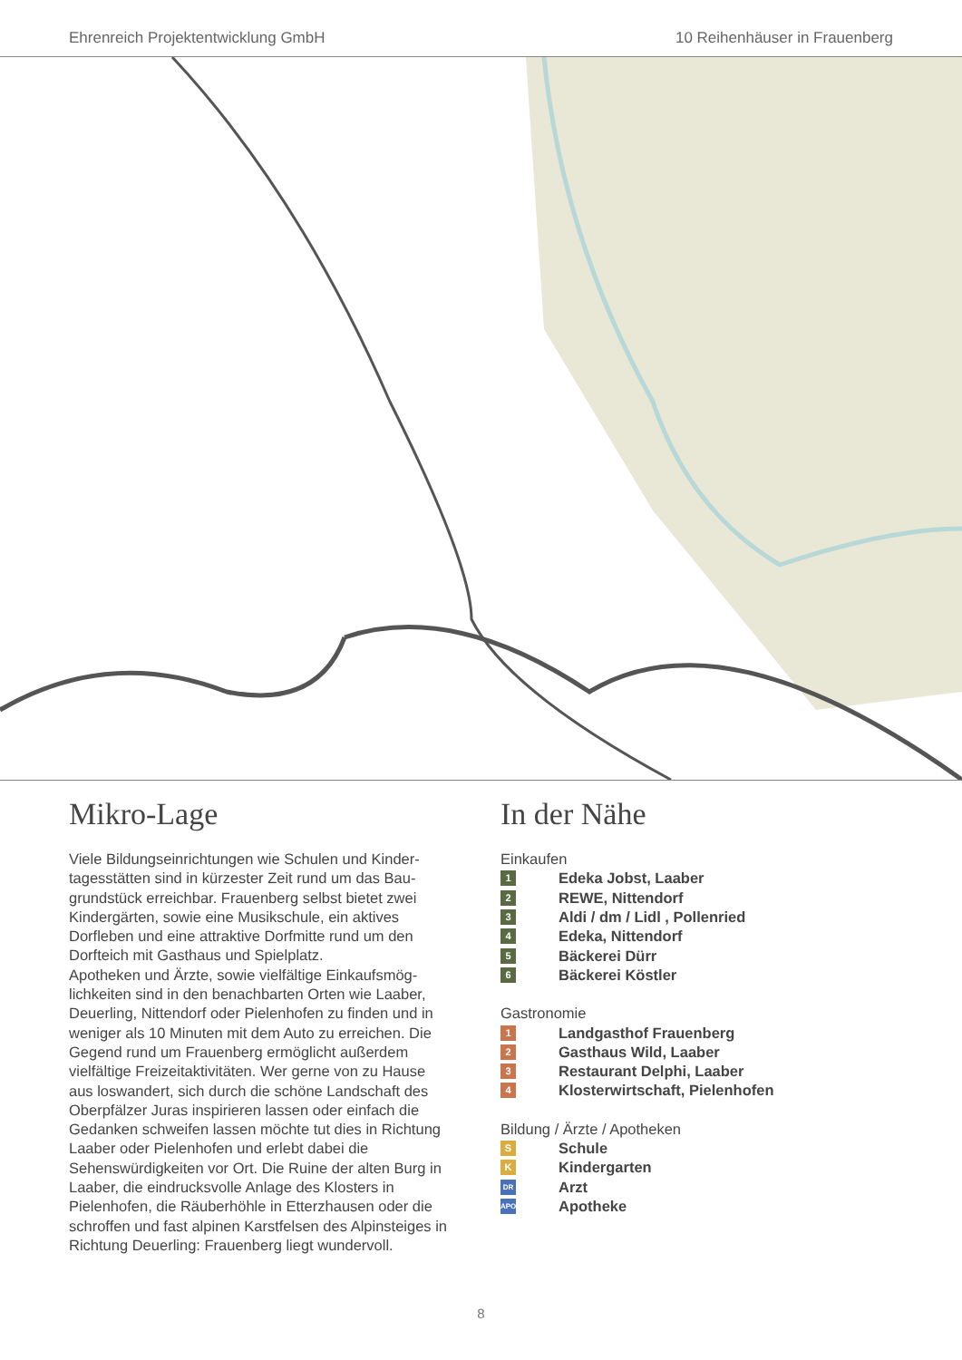Ehrenreich Projektentwicklung GmbH 10 Reihenhäuser in Frauenberg
Mikro-Lage
Viele Bildungseinrichtungen wie Schulen und Kinder­tagesstätten sind in kürzester Zeit rund um das Bau­grundstück erreichbar. Frauenberg selbst bietet zwei Kindergärten, sowie eine Musikschule, ein aktives Dorfleben und eine attraktive Dorfmitte rund um den Dorfteich mit Gasthaus und Spielplatz.
Apotheken und Ärzte, sowie vielfältige Einkaufsmög­lichkeiten sind in den benachbarten Orten wie Laaber, Deuerling, Nittendorf oder Pielenhofen zu finden und in weniger als 10 Minuten mit dem Auto zu erreichen. Die Gegend rund um Frauenberg ermöglicht außerdem vielfältige Freizeitaktivitäten. Wer gerne von zu Hause aus loswandert, sich durch die schöne Landschaft des Oberpfälzer Juras inspirieren lassen oder einfach die Gedanken schweifen lassen möchte tut dies in Richtung Laaber oder Pielenhofen und erlebt dabei die Sehenswürdigkeiten vor Ort. Die Ruine der alten Burg in Laaber, die eindrucksvolle Anlage des Klosters in Pielenhofen, die Räuberhöhle in Etterzhausen oder die schroffen und fast alpinen Karstfelsen des Alpinsteiges in Richtung Deuerling: Frauenberg liegt wundervoll.
In der Nähe
Einkaufen
1 Edeka Jobst, Laaber
2 REWE, Nittendorf
3 Aldi / dm / Lidl , Pollenried
4 Edeka, Nittendorf
5 Bäckerei Dürr
6 Bäckerei Köstler
Gastronomie
1 Landgasthof Frauenberg
2 Gasthaus Wild, Laaber
3 Restaurant Delphi, Laaber
4 Klosterwirtschaft, Pielenhofen
Bildung / Ärzte / Apotheken
S Schule
K Kindergarten
DR Arzt
APO Apotheke
8